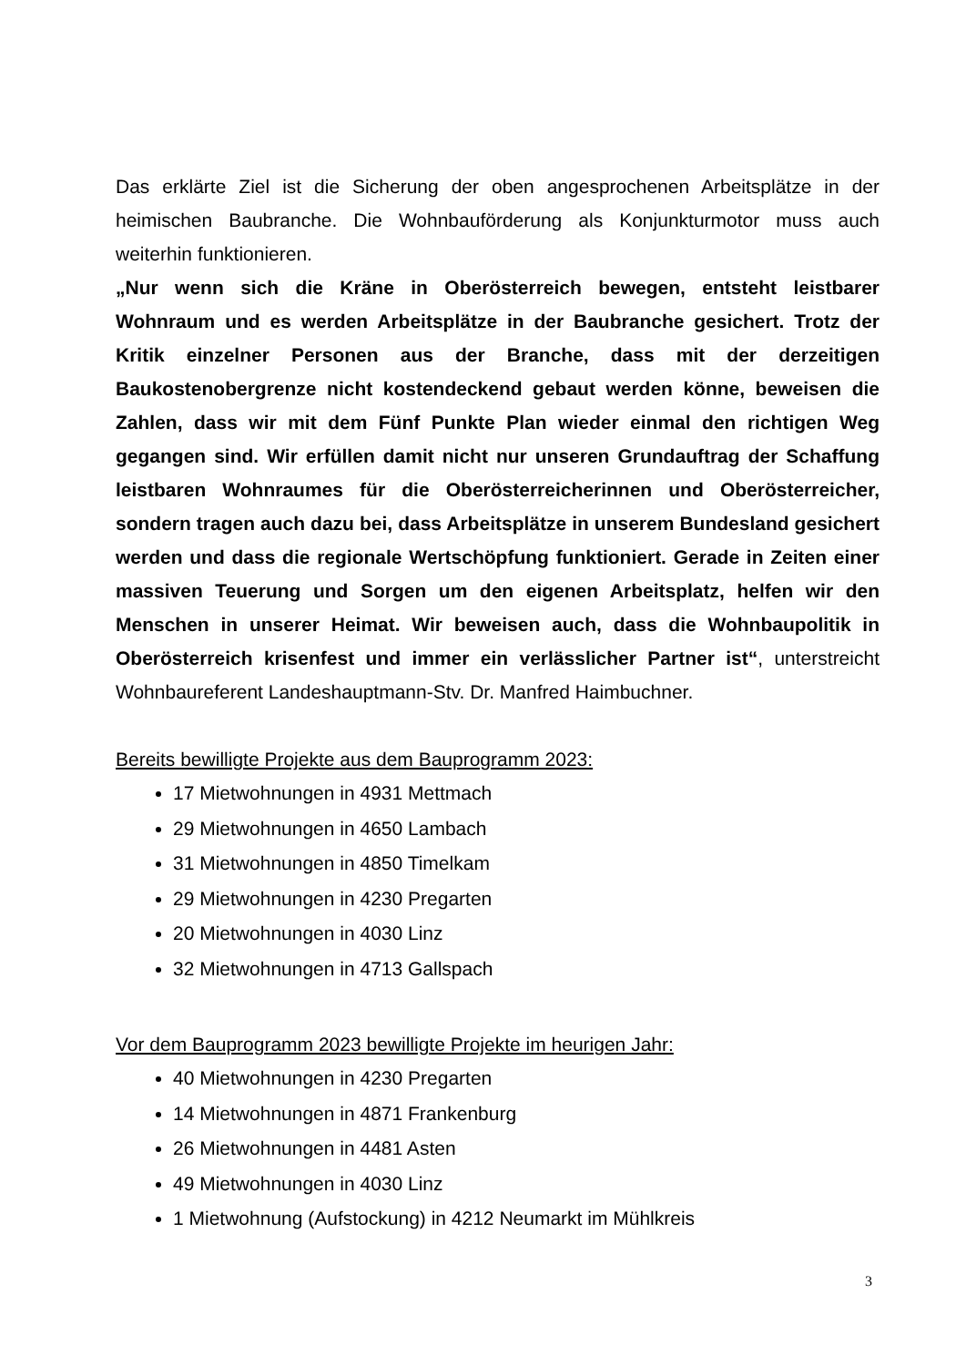Das erklärte Ziel ist die Sicherung der oben angesprochenen Arbeitsplätze in der heimischen Baubranche. Die Wohnbauförderung als Konjunkturmotor muss auch weiterhin funktionieren.
„Nur wenn sich die Kräne in Oberösterreich bewegen, entsteht leistbarer Wohnraum und es werden Arbeitsplätze in der Baubranche gesichert. Trotz der Kritik einzelner Personen aus der Branche, dass mit der derzeitigen Baukostenobergrenze nicht kostendeckend gebaut werden könne, beweisen die Zahlen, dass wir mit dem Fünf Punkte Plan wieder einmal den richtigen Weg gegangen sind. Wir erfüllen damit nicht nur unseren Grundauftrag der Schaffung leistbaren Wohnraumes für die Oberösterreicherinnen und Oberösterreicher, sondern tragen auch dazu bei, dass Arbeitsplätze in unserem Bundesland gesichert werden und dass die regionale Wertschöpfung funktioniert. Gerade in Zeiten einer massiven Teuerung und Sorgen um den eigenen Arbeitsplatz, helfen wir den Menschen in unserer Heimat. Wir beweisen auch, dass die Wohnbaupolitik in Oberösterreich krisenfest und immer ein verlässlicher Partner ist“, unterstreicht Wohnbaureferent Landeshauptmann-Stv. Dr. Manfred Haimbuchner.
Bereits bewilligte Projekte aus dem Bauprogramm 2023:
17 Mietwohnungen in 4931 Mettmach
29 Mietwohnungen in 4650 Lambach
31 Mietwohnungen in 4850 Timelkam
29 Mietwohnungen in 4230 Pregarten
20 Mietwohnungen in 4030 Linz
32 Mietwohnungen in 4713 Gallspach
Vor dem Bauprogramm 2023 bewilligte Projekte im heurigen Jahr:
40 Mietwohnungen in 4230 Pregarten
14 Mietwohnungen in 4871 Frankenburg
26 Mietwohnungen in 4481 Asten
49 Mietwohnungen in 4030 Linz
1 Mietwohnung (Aufstockung) in 4212 Neumarkt im Mühlkreis
3